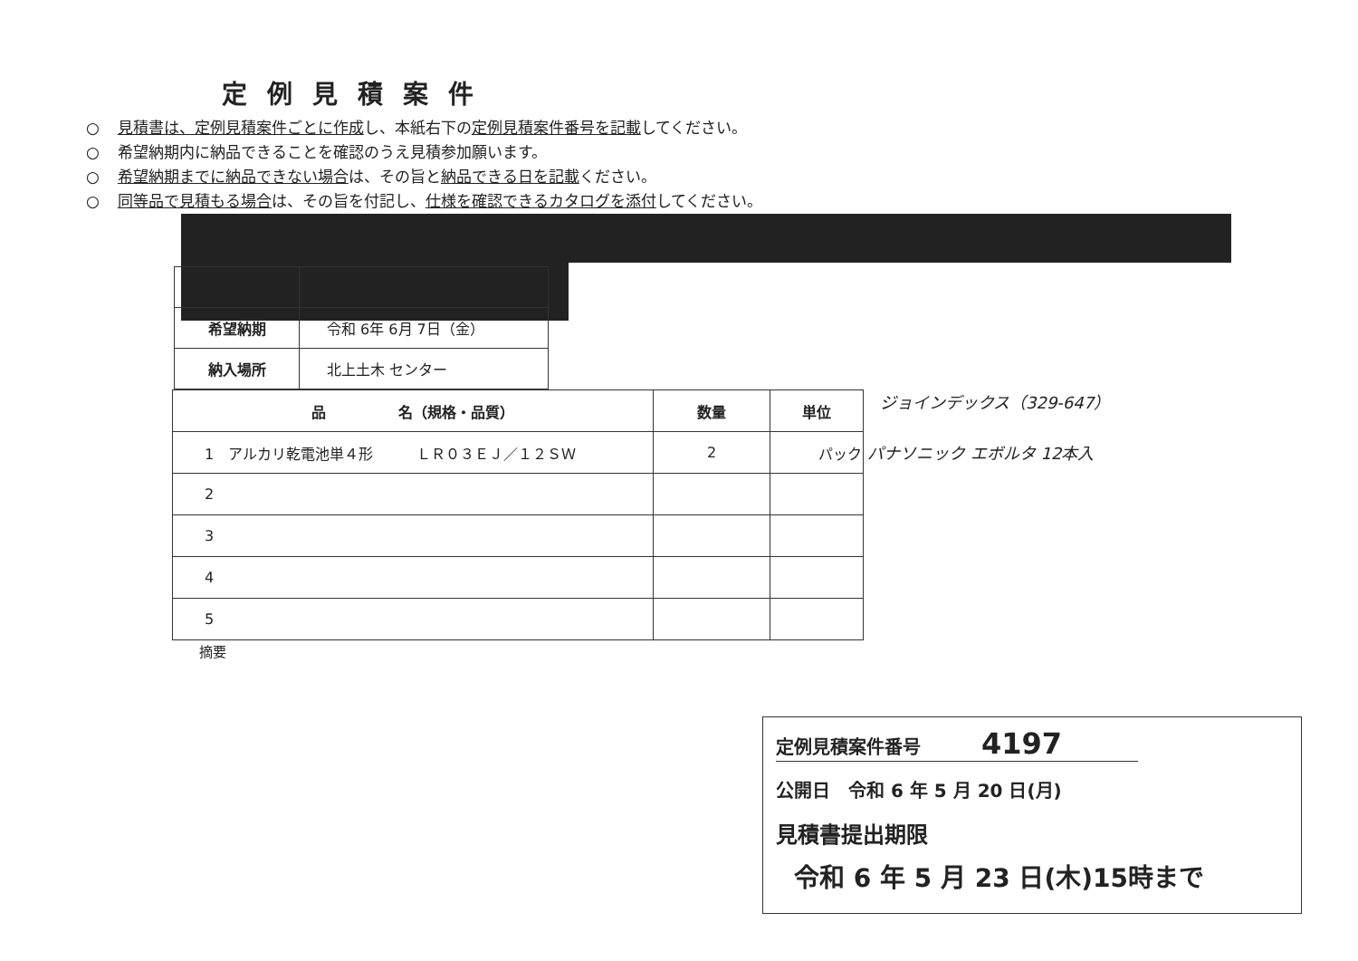定例見積案件
○ 見積書は、定例見積案件ごとに作成し、本紙右下の定例見積案件番号を記載してください。
○ 希望納期内に納品できることを確認のうえ見積参加願います。
○ 希望納期までに納品できない場合は、その旨と納品できる日を記載ください。
○ 同等品で見積もる場合は、その旨を付記し、仕様を確認できるカタログを添付してください。
| 希望納期 | 令和 6年 6月 7日（金） |
| 納入場所 | 北上土木 センター |
| 品 名（規格・品質） | 数量 | 単位 |
| --- | --- | --- |
| 1 アルカリ乾電池単４形 ＬＲ０３ＥＪ／１２ＳＷ | 2 | パック |
| 2 | | |
| 3 | | |
| 4 | | |
| 5 | | |
ジョインデックス（329-647）
パナソニック エボルタ 12本入
摘要
定例見積案件番号 4197
公開日　令和 6 年 5 月 20 日(月)
見積書提出期限
令和 6 年 5 月 23 日(木)15時まで